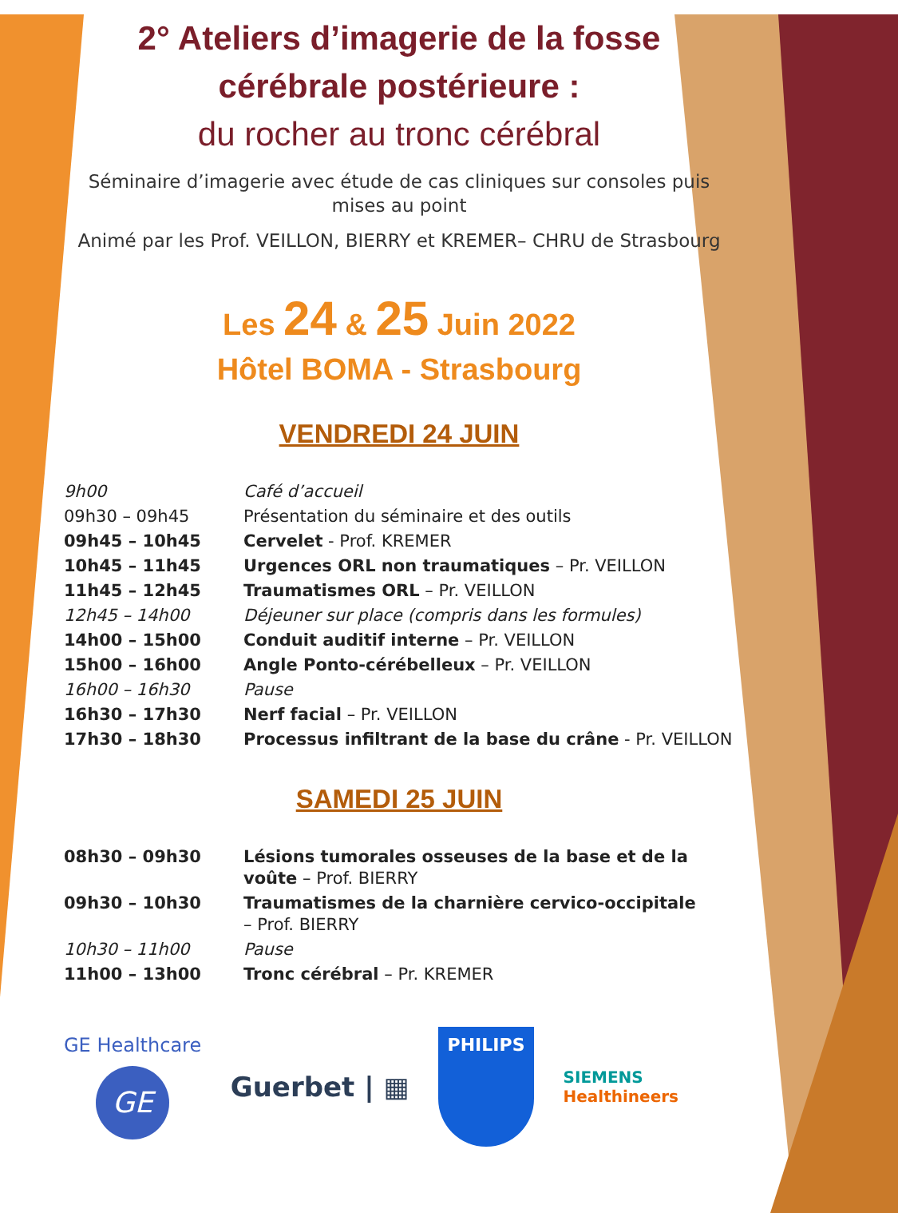2° Ateliers d’imagerie de la fosse cérébrale postérieure :
du rocher au tronc cérébral
Séminaire d’imagerie avec étude de cas cliniques sur consoles puis mises au point
Animé par les Prof. VEILLON, BIERRY et KREMER– CHRU de Strasbourg
Les 24 & 25 Juin 2022
Hôtel BOMA - Strasbourg
VENDREDI 24 JUIN
| 9h00 | Café d’accueil |
| 09h30 – 09h45 | Présentation du séminaire et des outils |
| 09h45 – 10h45 | Cervelet - Prof. KREMER |
| 10h45 – 11h45 | Urgences ORL non traumatiques – Pr. VEILLON |
| 11h45 – 12h45 | Traumatismes ORL – Pr. VEILLON |
| 12h45 – 14h00 | Déjeuner sur place (compris dans les formules) |
| 14h00 – 15h00 | Conduit auditif interne – Pr. VEILLON |
| 15h00 – 16h00 | Angle Ponto-cérébelleux – Pr. VEILLON |
| 16h00 – 16h30 | Pause |
| 16h30 – 17h30 | Nerf facial – Pr. VEILLON |
| 17h30 – 18h30 | Processus infiltrant de la base du crâne - Pr. VEILLON |
SAMEDI 25 JUIN
| 08h30 – 09h30 | Lésions tumorales osseuses de la base et de la voûte – Prof. BIERRY |
| 09h30 – 10h30 | Traumatismes de la charnière cervico-occipitale – Prof. BIERRY |
| 10h30 – 11h00 | Pause |
| 11h00 – 13h00 | Tronc cérébral – Pr. KREMER |
GE Healthcare
GE
Guerbet | ▦
PHILIPS
SIEMENS
Healthineers